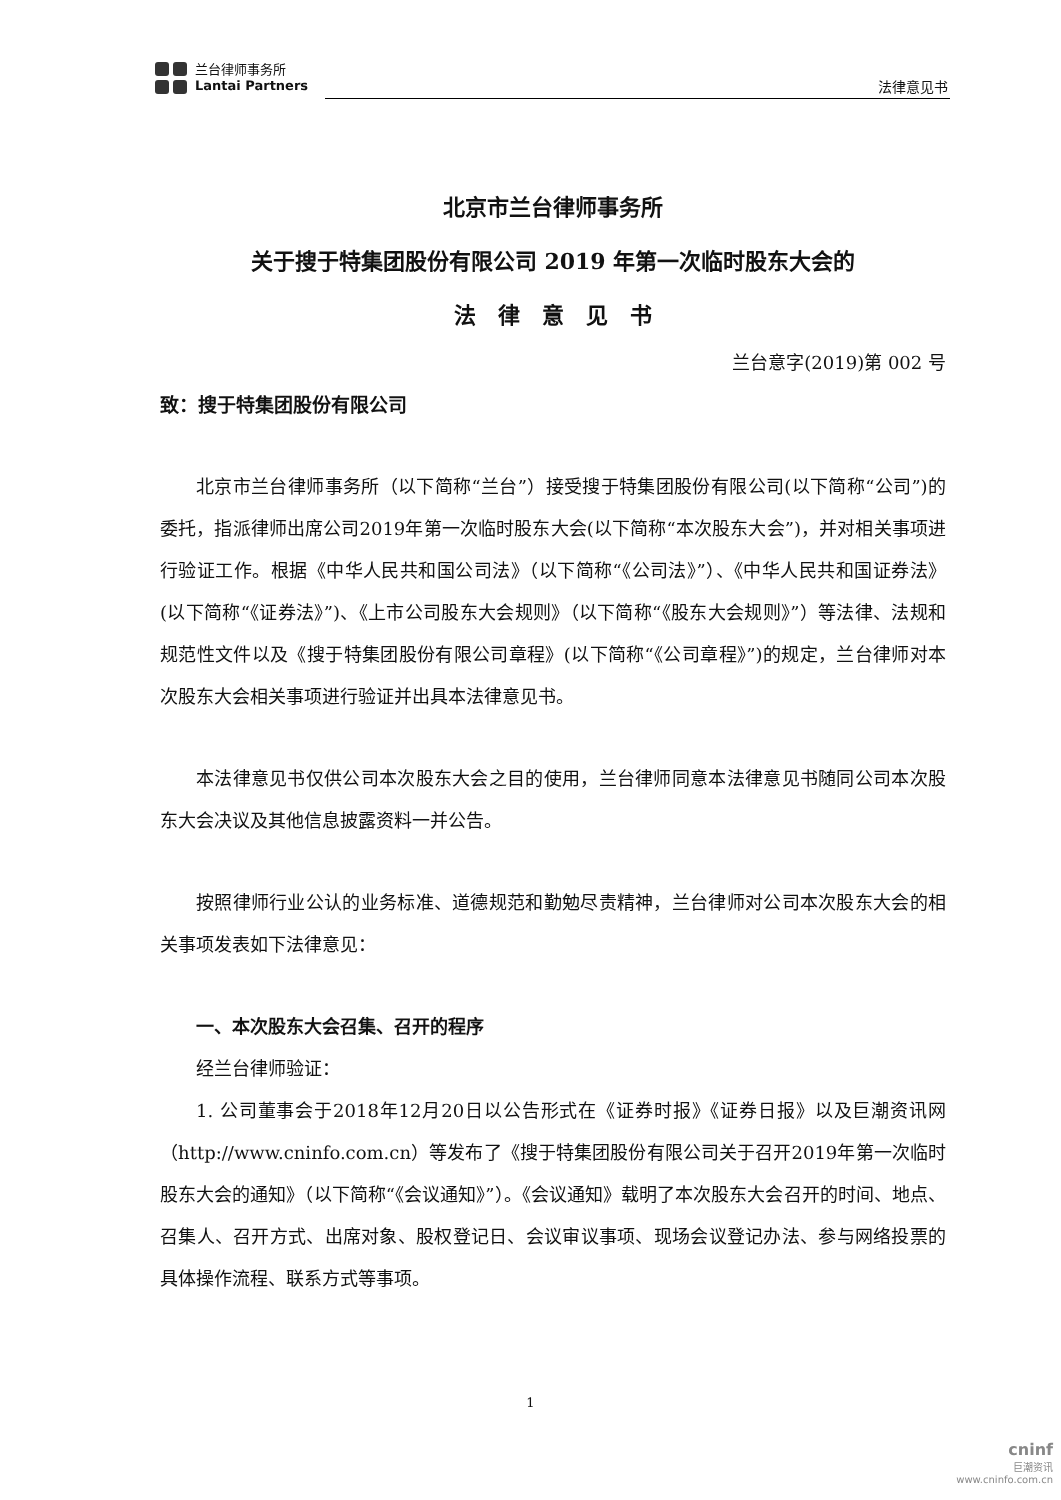兰台律师事务所
Lantai Partners
法律意见书
北京市兰台律师事务所
关于搜于特集团股份有限公司 2019 年第一次临时股东大会的
法　律　意　见　书
兰台意字(2019)第 002 号
致：搜于特集团股份有限公司
北京市兰台律师事务所（以下简称“兰台”）接受搜于特集团股份有限公司(以下简称“公司”)的委托，指派律师出席公司2019年第一次临时股东大会(以下简称“本次股东大会”)，并对相关事项进行验证工作。根据《中华人民共和国公司法》（以下简称“《公司法》”）、《中华人民共和国证券法》(以下简称“《证券法》”)、《上市公司股东大会规则》（以下简称“《股东大会规则》”）等法律、法规和规范性文件以及《搜于特集团股份有限公司章程》(以下简称“《公司章程》”)的规定，兰台律师对本次股东大会相关事项进行验证并出具本法律意见书。
本法律意见书仅供公司本次股东大会之目的使用，兰台律师同意本法律意见书随同公司本次股东大会决议及其他信息披露资料一并公告。
按照律师行业公认的业务标准、道德规范和勤勉尽责精神，兰台律师对公司本次股东大会的相关事项发表如下法律意见：
一、本次股东大会召集、召开的程序
经兰台律师验证：
1. 公司董事会于2018年12月20日以公告形式在《证券时报》《证券日报》以及巨潮资讯网（http://www.cninfo.com.cn）等发布了《搜于特集团股份有限公司关于召开2019年第一次临时股东大会的通知》（以下简称“《会议通知》”）。《会议通知》载明了本次股东大会召开的时间、地点、召集人、召开方式、出席对象、股权登记日、会议审议事项、现场会议登记办法、参与网络投票的具体操作流程、联系方式等事项。
1
cninf
巨潮资讯
www.cninfo.com.cn